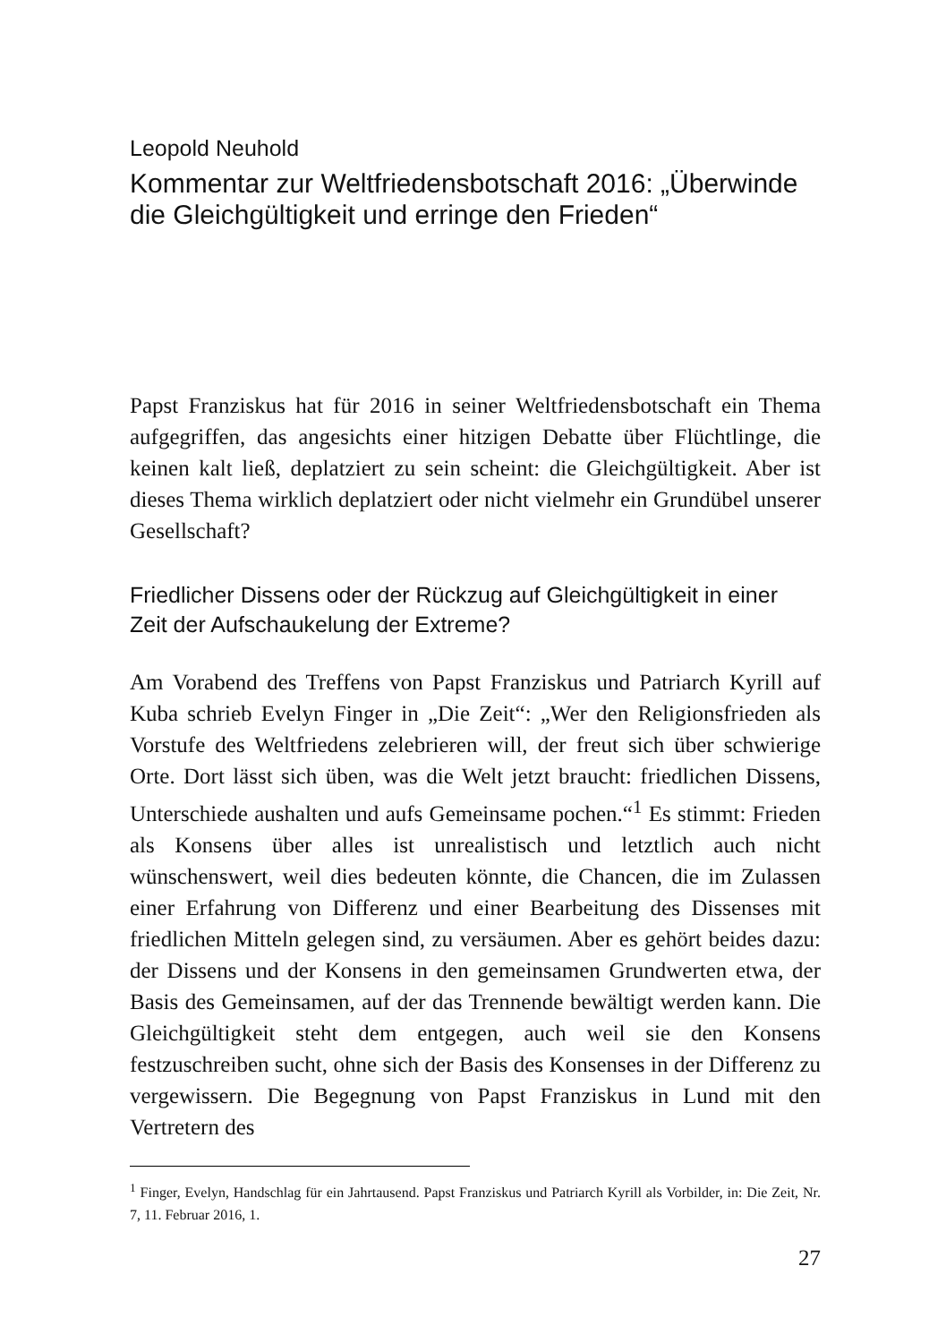Leopold Neuhold
Kommentar zur Weltfriedensbotschaft 2016: „Überwinde die Gleichgültigkeit und erringe den Frieden“
Papst Franziskus hat für 2016 in seiner Weltfriedensbotschaft ein Thema aufgegriffen, das angesichts einer hitzigen Debatte über Flüchtlinge, die keinen kalt ließ, deplatziert zu sein scheint: die Gleichgültigkeit. Aber ist dieses Thema wirklich deplatziert oder nicht vielmehr ein Grundübel unserer Gesellschaft?
Friedlicher Dissens oder der Rückzug auf Gleichgültigkeit in einer Zeit der Aufschaukelung der Extreme?
Am Vorabend des Treffens von Papst Franziskus und Patriarch Kyrill auf Kuba schrieb Evelyn Finger in „Die Zeit“: „Wer den Religionsfrieden als Vorstufe des Weltfriedens zelebrieren will, der freut sich über schwierige Orte. Dort lässt sich üben, was die Welt jetzt braucht: friedlichen Dissens, Unterschiede aushalten und aufs Gemeinsame pochen.“<sup>1</sup> Es stimmt: Frieden als Konsens über alles ist unrealistisch und letztlich auch nicht wünschenswert, weil dies bedeuten könnte, die Chancen, die im Zulassen einer Erfahrung von Differenz und einer Bearbeitung des Dissenses mit friedlichen Mitteln gelegen sind, zu versäumen. Aber es gehört beides dazu: der Dissens und der Konsens in den gemeinsamen Grundwerten etwa, der Basis des Gemeinsamen, auf der das Trennende bewältigt werden kann. Die Gleichgültigkeit steht dem entgegen, auch weil sie den Konsens festzuschreiben sucht, ohne sich der Basis des Konsenses in der Differenz zu vergewissern. Die Begegnung von Papst Franziskus in Lund mit den Vertretern des
<sup>1</sup> Finger, Evelyn, Handschlag für ein Jahrtausend. Papst Franziskus und Patriarch Kyrill als Vorbilder, in: Die Zeit, Nr. 7, 11. Februar 2016, 1.
27